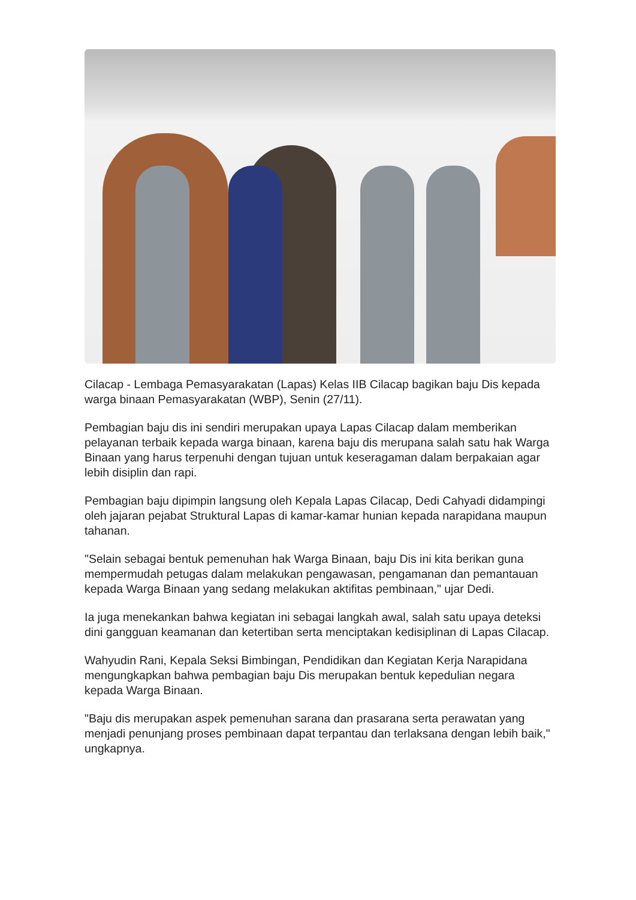Cilacap - Lembaga Pemasyarakatan (Lapas) Kelas IIB Cilacap bagikan baju Dis kepada warga binaan Pemasyarakatan (WBP), Senin (27/11).
Pembagian baju dis ini sendiri merupakan upaya Lapas Cilacap dalam memberikan pelayanan terbaik kepada warga binaan, karena baju dis merupana salah satu hak Warga Binaan yang harus terpenuhi dengan tujuan untuk keseragaman dalam berpakaian agar lebih disiplin dan rapi.
Pembagian baju dipimpin langsung oleh Kepala Lapas Cilacap, Dedi Cahyadi didampingi oleh jajaran pejabat Struktural Lapas di kamar-kamar hunian kepada narapidana maupun tahanan.
"Selain sebagai bentuk pemenuhan hak Warga Binaan, baju Dis ini kita berikan guna mempermudah petugas dalam melakukan pengawasan, pengamanan dan pemantauan kepada Warga Binaan yang sedang melakukan aktifitas pembinaan," ujar Dedi.
Ia juga menekankan bahwa kegiatan ini sebagai langkah awal, salah satu upaya deteksi dini gangguan keamanan dan ketertiban serta menciptakan kedisiplinan di Lapas Cilacap.
Wahyudin Rani, Kepala Seksi Bimbingan, Pendidikan dan Kegiatan Kerja Narapidana mengungkapkan bahwa pembagian baju Dis merupakan bentuk kepedulian negara kepada Warga Binaan.
"Baju dis merupakan aspek pemenuhan sarana dan prasarana serta perawatan yang menjadi penunjang proses pembinaan dapat terpantau dan terlaksana dengan lebih baik," ungkapnya.